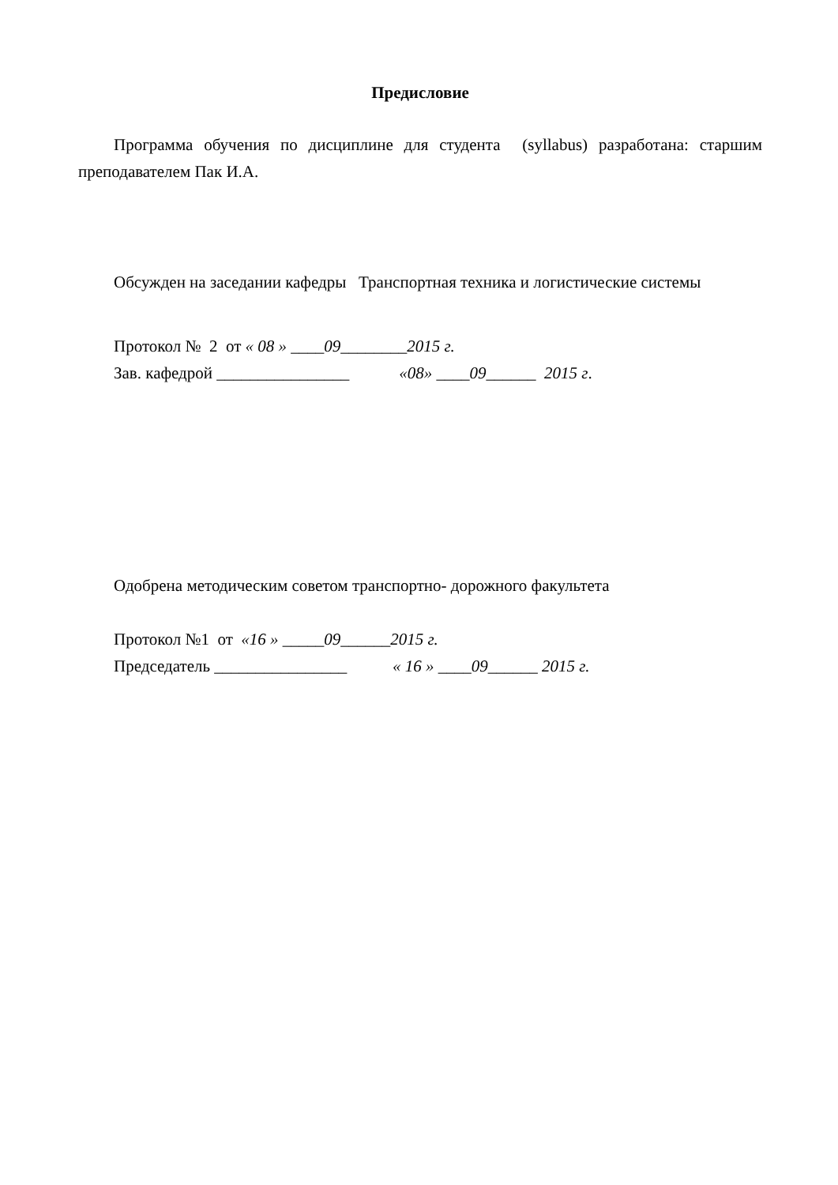Предисловие
Программа обучения по дисциплине для студента (syllabus) разработана: старшим преподавателем Пак И.А.
Обсужден на заседании кафедры Транспортная техника и логистические системы
Протокол № 2 от « 08 » ____09________2015 г.
Зав. кафедрой ________________ «08» ____09______ 2015 г.
Одобрена методическим советом транспортно- дорожного факультета
Протокол №1 от «16 » _____09______2015 г.
Председатель ________________ « 16 » ____09______ 2015 г.